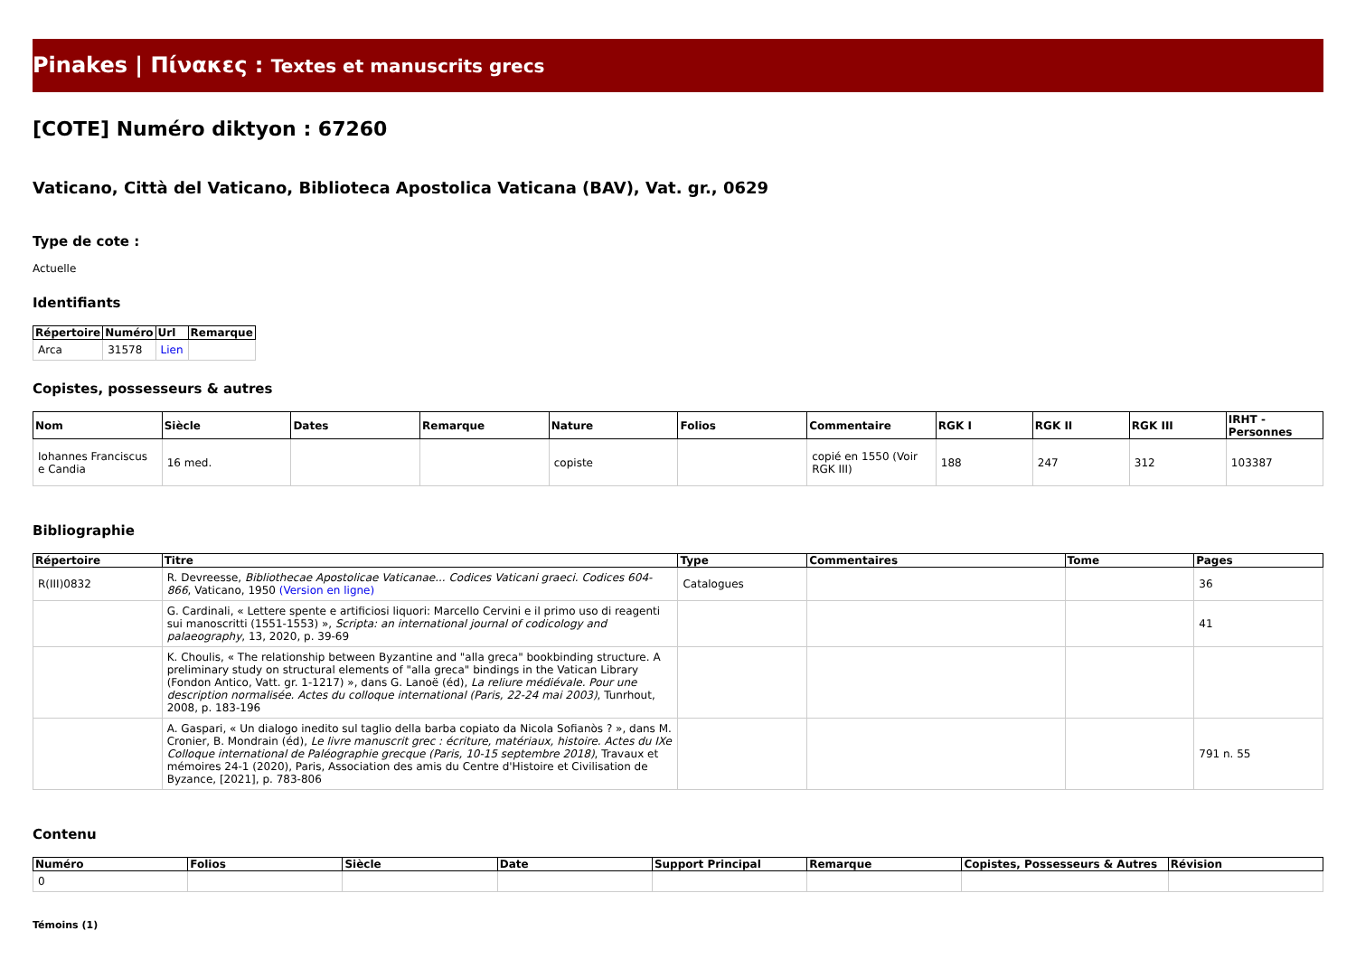Pinakes | Πίνακες : Textes et manuscrits grecs
[COTE] Numéro diktyon : 67260
Vaticano, Città del Vaticano, Biblioteca Apostolica Vaticana (BAV), Vat. gr., 0629
Type de cote :
Actuelle
Identifiants
| Répertoire | Numéro | Url | Remarque |
| --- | --- | --- | --- |
| Arca | 31578 | Lien | |
Copistes, possesseurs & autres
| Nom | Siècle | Dates | Remarque | Nature | Folios | Commentaire | RGK I | RGK II | RGK III | IRHT - Personnes |
| --- | --- | --- | --- | --- | --- | --- | --- | --- | --- | --- |
| Iohannes Franciscus e Candia | 16 med. | | | copiste | | copié en 1550 (Voir RGK III) | 188 | 247 | 312 | 103387 |
Bibliographie
| Répertoire | Titre | Type | Commentaires | Tome | Pages |
| --- | --- | --- | --- | --- | --- |
| R(III)0832 | R. Devreesse, Bibliothecae Apostolicae Vaticanae... Codices Vaticani graeci. Codices 604-866 , Vaticano, 1950 (Version en ligne) | Catalogues | | | 36 |
| | G. Cardinali, « Lettere spente e artificiosi liquori: Marcello Cervini e il primo uso di reagenti sui manoscritti (1551-1553) », Scripta: an international journal of codicology and palaeography , 13, 2020, p. 39-69 | | | | 41 |
| | K. Choulis, « The relationship between Byzantine and "alla greca" bookbinding structure. A preliminary study on structural elements of "alla greca" bindings in the Vatican Library (Fondon Antico, Vatt. gr. 1-1217) », dans G. Lanoë (éd), La reliure médiévale. Pour une description normalisée. Actes du colloque international (Paris, 22-24 mai 2003) , Tunrhout, 2008, p. 183-196 | | | | |
| | A. Gaspari, « Un dialogo inedito sul taglio della barba copiato da Nicola Sofianòs ? », dans M. Cronier, B. Mondrain (éd), Le livre manuscrit grec : écriture, matériaux, histoire. Actes du IXe Colloque international de Paléographie grecque (Paris, 10-15 septembre 2018) , Travaux et mémoires 24-1 (2020), Paris, Association des amis du Centre d'Histoire et Civilisation de Byzance, [2021], p. 783-806 | | | | 791 n. 55 |
Contenu
| Numéro | Folios | Siècle | Date | Support Principal | Remarque | Copistes, Possesseurs & Autres | Révision |
| --- | --- | --- | --- | --- | --- | --- | --- |
| 0 | | | | | | | |
Témoins (1)